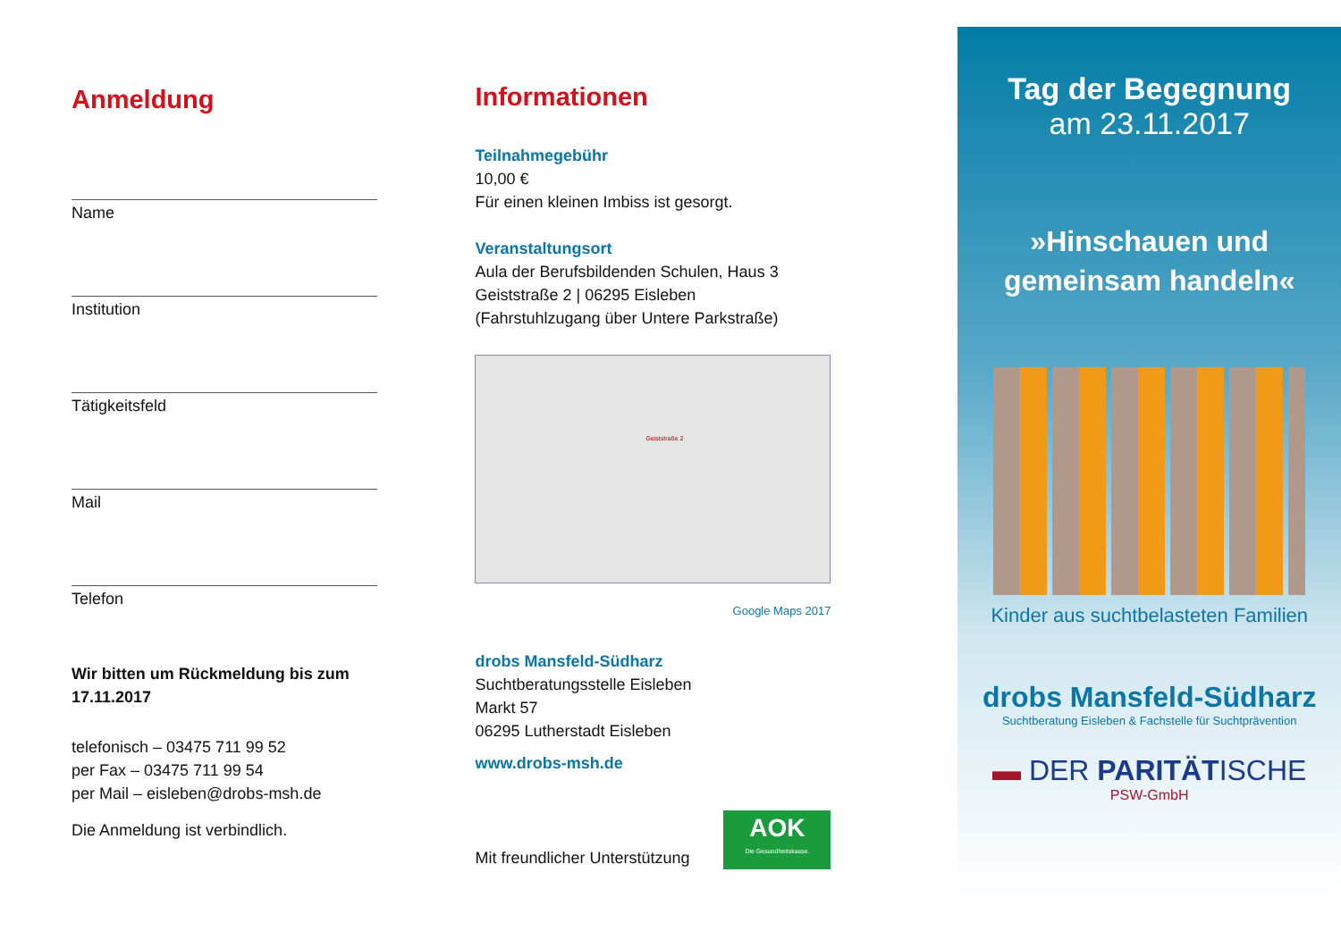Anmeldung
Name
Institution
Tätigkeitsfeld
Mail
Telefon
Wir bitten um Rückmeldung bis zum 17.11.2017
telefonisch – 03475 711 99 52
per Fax – 03475 711 99 54
per Mail – eisleben@drobs-msh.de
Die Anmeldung ist verbindlich.
Informationen
Teilnahmegebühr
10,00 €
Für einen kleinen Imbiss ist gesorgt.
Veranstaltungsort
Aula der Berufsbildenden Schulen, Haus 3
Geiststraße 2 | 06295 Eisleben
(Fahrstuhlzugang über Untere Parkstraße)
Geiststraße 2
Google Maps 2017
drobs Mansfeld-Südharz
Suchtberatungsstelle Eisleben
Markt 57
06295 Lutherstadt Eisleben
www.drobs-msh.de
Mit freundlicher Unterstützung AOK
Die Gesundheitskasse.
Tag der Begegnung
am 23.11.2017
»Hinschauen und
gemeinsam handeln«
Kinder aus suchtbelasteten Familien
drobs Mansfeld-Südharz
Suchtberatung Eisleben & Fachstelle für Suchtprävention
▬ DER PARITÄTISCHE
PSW-GmbH